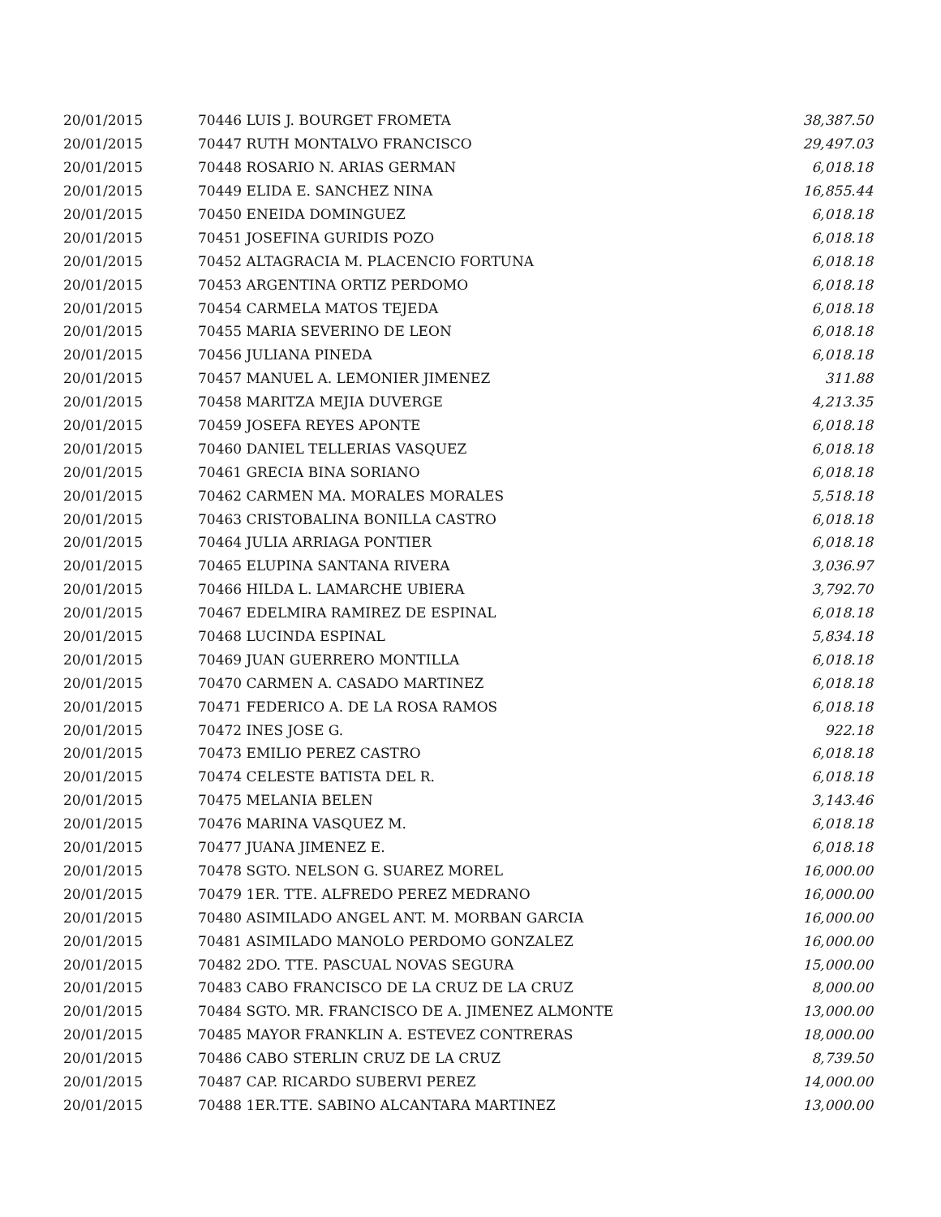| 20/01/2015 | 70446 LUIS J. BOURGET FROMETA | 38,387.50 |
| 20/01/2015 | 70447 RUTH MONTALVO FRANCISCO | 29,497.03 |
| 20/01/2015 | 70448 ROSARIO N. ARIAS GERMAN | 6,018.18 |
| 20/01/2015 | 70449 ELIDA E. SANCHEZ NINA | 16,855.44 |
| 20/01/2015 | 70450 ENEIDA DOMINGUEZ | 6,018.18 |
| 20/01/2015 | 70451 JOSEFINA GURIDIS POZO | 6,018.18 |
| 20/01/2015 | 70452 ALTAGRACIA M. PLACENCIO FORTUNA | 6,018.18 |
| 20/01/2015 | 70453 ARGENTINA ORTIZ PERDOMO | 6,018.18 |
| 20/01/2015 | 70454 CARMELA MATOS TEJEDA | 6,018.18 |
| 20/01/2015 | 70455 MARIA SEVERINO DE LEON | 6,018.18 |
| 20/01/2015 | 70456 JULIANA PINEDA | 6,018.18 |
| 20/01/2015 | 70457 MANUEL A. LEMONIER JIMENEZ | 311.88 |
| 20/01/2015 | 70458 MARITZA MEJIA DUVERGE | 4,213.35 |
| 20/01/2015 | 70459 JOSEFA REYES APONTE | 6,018.18 |
| 20/01/2015 | 70460 DANIEL TELLERIAS VASQUEZ | 6,018.18 |
| 20/01/2015 | 70461 GRECIA BINA SORIANO | 6,018.18 |
| 20/01/2015 | 70462 CARMEN MA. MORALES MORALES | 5,518.18 |
| 20/01/2015 | 70463 CRISTOBALINA BONILLA CASTRO | 6,018.18 |
| 20/01/2015 | 70464 JULIA ARRIAGA PONTIER | 6,018.18 |
| 20/01/2015 | 70465 ELUPINA SANTANA RIVERA | 3,036.97 |
| 20/01/2015 | 70466 HILDA L. LAMARCHE UBIERA | 3,792.70 |
| 20/01/2015 | 70467 EDELMIRA RAMIREZ DE ESPINAL | 6,018.18 |
| 20/01/2015 | 70468 LUCINDA ESPINAL | 5,834.18 |
| 20/01/2015 | 70469 JUAN GUERRERO MONTILLA | 6,018.18 |
| 20/01/2015 | 70470 CARMEN A. CASADO MARTINEZ | 6,018.18 |
| 20/01/2015 | 70471 FEDERICO A. DE LA ROSA RAMOS | 6,018.18 |
| 20/01/2015 | 70472 INES JOSE G. | 922.18 |
| 20/01/2015 | 70473 EMILIO PEREZ CASTRO | 6,018.18 |
| 20/01/2015 | 70474 CELESTE BATISTA DEL R. | 6,018.18 |
| 20/01/2015 | 70475 MELANIA BELEN | 3,143.46 |
| 20/01/2015 | 70476 MARINA VASQUEZ M. | 6,018.18 |
| 20/01/2015 | 70477 JUANA JIMENEZ E. | 6,018.18 |
| 20/01/2015 | 70478 SGTO. NELSON G. SUAREZ MOREL | 16,000.00 |
| 20/01/2015 | 70479 1ER. TTE. ALFREDO PEREZ MEDRANO | 16,000.00 |
| 20/01/2015 | 70480 ASIMILADO ANGEL ANT. M. MORBAN GARCIA | 16,000.00 |
| 20/01/2015 | 70481 ASIMILADO MANOLO PERDOMO GONZALEZ | 16,000.00 |
| 20/01/2015 | 70482 2DO. TTE. PASCUAL NOVAS SEGURA | 15,000.00 |
| 20/01/2015 | 70483 CABO FRANCISCO DE LA CRUZ DE LA CRUZ | 8,000.00 |
| 20/01/2015 | 70484 SGTO. MR. FRANCISCO DE A. JIMENEZ ALMONTE | 13,000.00 |
| 20/01/2015 | 70485 MAYOR FRANKLIN A. ESTEVEZ CONTRERAS | 18,000.00 |
| 20/01/2015 | 70486 CABO STERLIN CRUZ DE LA CRUZ | 8,739.50 |
| 20/01/2015 | 70487 CAP. RICARDO SUBERVI PEREZ | 14,000.00 |
| 20/01/2015 | 70488 1ER.TTE. SABINO ALCANTARA MARTINEZ | 13,000.00 |